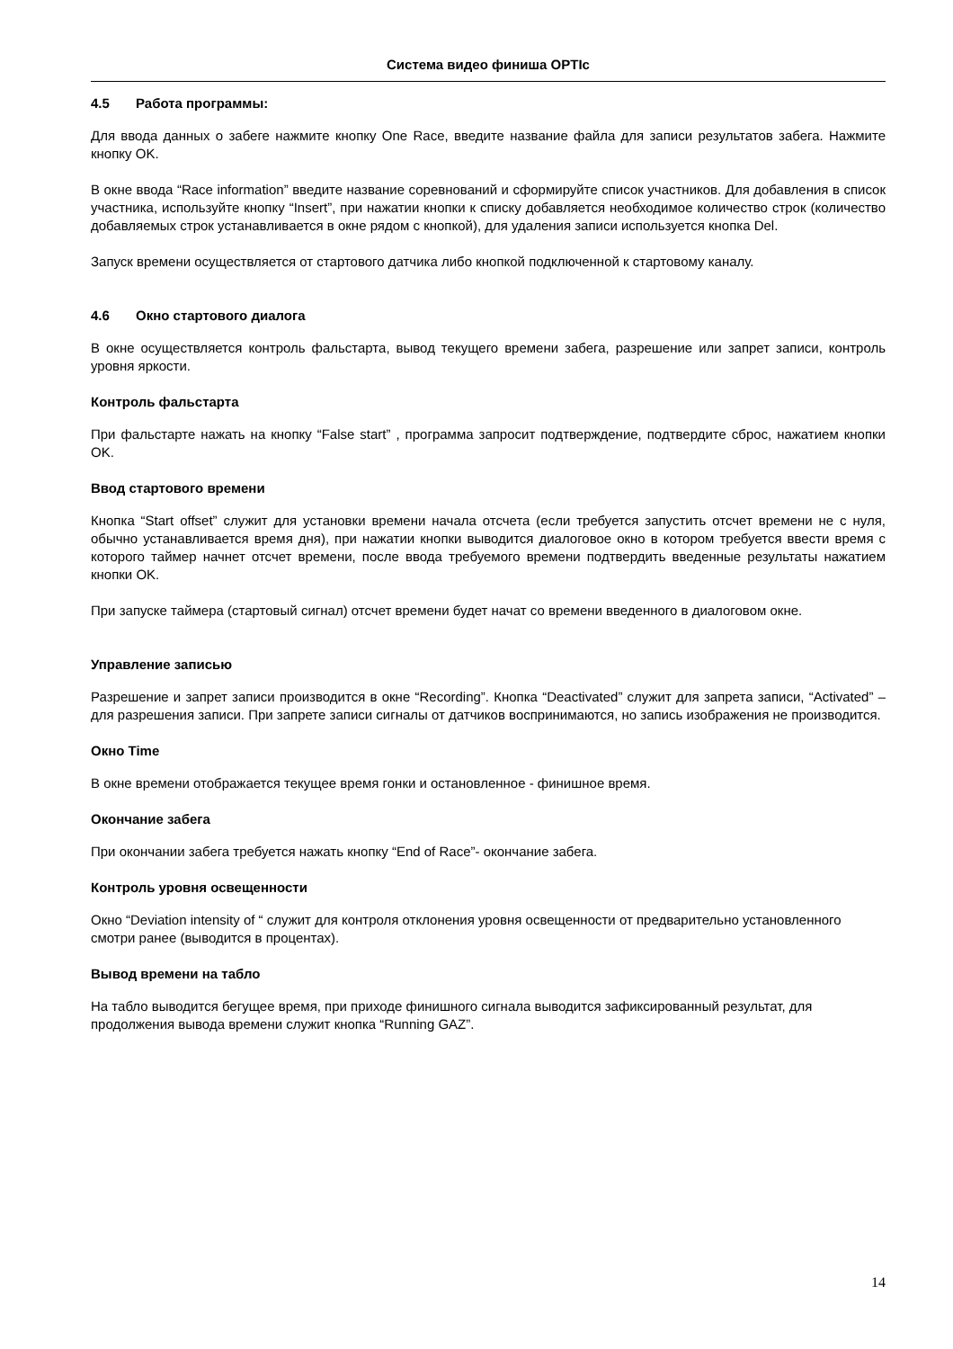Система видео финиша OPTIc
4.5 Работа программы:
Для ввода данных о забеге нажмите кнопку One Race, введите название файла для записи результатов забега. Нажмите кнопку OK.
В окне ввода “Race information” введите название соревнований и сформируйте список участников. Для добавления в список участника, используйте кнопку “Insert”, при нажатии кнопки к списку добавляется необходимое количество строк (количество добавляемых строк устанавливается в окне рядом с кнопкой), для удаления записи используется кнопка Del.
Запуск времени осуществляется от стартового датчика либо кнопкой подключенной к стартовому каналу.
4.6 Окно стартового диалога
В окне осуществляется контроль фальстарта, вывод текущего времени забега, разрешение или запрет записи, контроль уровня яркости.
Контроль фальстарта
При фальстарте нажать на кнопку “False start” , программа запросит подтверждение, подтвердите сброс, нажатием кнопки OK.
Ввод стартового времени
Кнопка “Start offset” служит для установки времени начала отсчета (если требуется запустить отсчет времени не с нуля, обычно устанавливается время дня), при нажатии кнопки выводится диалоговое окно в котором требуется ввести время с которого таймер начнет отсчет времени, после ввода требуемого времени подтвердить введенные результаты нажатием кнопки OK.
При запуске таймера (стартовый сигнал) отсчет времени будет начат со времени введенного в диалоговом окне.
Управление записью
Разрешение и запрет записи производится в окне “Recording”. Кнопка “Deactivated” служит для запрета записи, “Activated” – для разрешения записи. При запрете записи сигналы от датчиков воспринимаются, но запись изображения не производится.
Окно Time
В окне времени отображается текущее время гонки и остановленное - финишное время.
Окончание забега
При окончании забега требуется нажать кнопку “End of Race”- окончание забега.
Контроль уровня освещенности
Окно “Deviation intensity of “ служит для контроля отклонения уровня освещенности от предварительно установленного смотри ранее (выводится в процентах).
Вывод времени на табло
На табло выводится бегущее время, при приходе финишного сигнала выводится зафиксированный результат, для продолжения вывода времени служит кнопка “Running GAZ”.
14